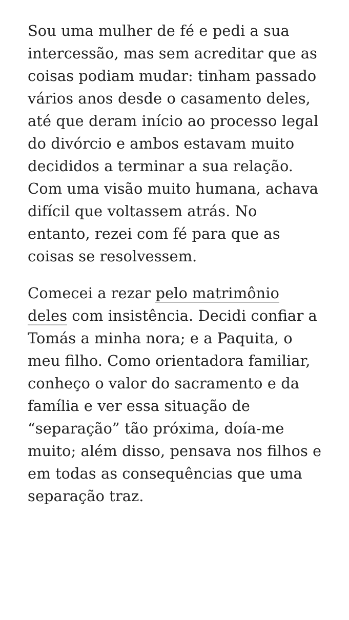Sou uma mulher de fé e pedi a sua intercessão, mas sem acreditar que as coisas podiam mudar: tinham passado vários anos desde o casamento deles, até que deram início ao processo legal do divórcio e ambos estavam muito decididos a terminar a sua relação. Com uma visão muito humana, achava difícil que voltassem atrás. No entanto, rezei com fé para que as coisas se resolvessem.
Comecei a rezar pelo matrimônio deles com insistência. Decidi confiar a Tomás a minha nora; e a Paquita, o meu filho. Como orientadora familiar, conheço o valor do sacramento e da família e ver essa situação de “separação” tão próxima, doía-me muito; além disso, pensava nos filhos e em todas as consequências que uma separação traz.